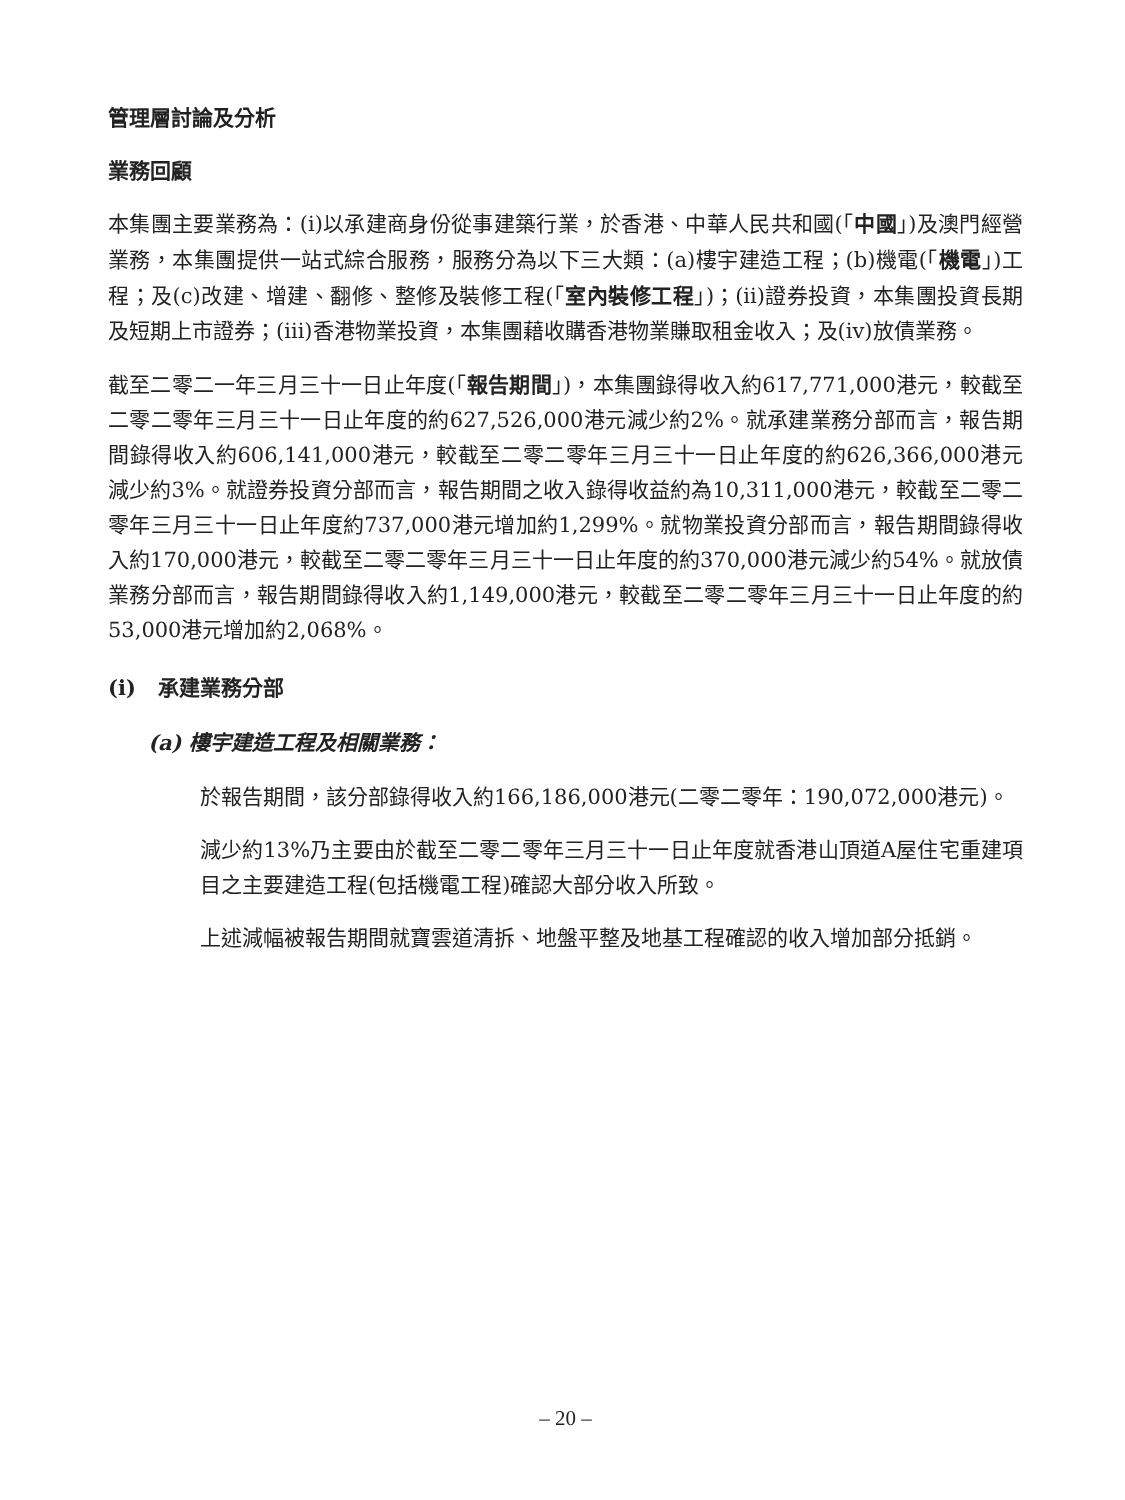管理層討論及分析
業務回顧
本集團主要業務為：(i)以承建商身份從事建築行業，於香港、中華人民共和國(「中國」)及澳門經營業務，本集團提供一站式綜合服務，服務分為以下三大類：(a)樓宇建造工程；(b)機電(「機電」)工程；及(c)改建、增建、翻修、整修及裝修工程(「室內裝修工程」)；(ii)證券投資，本集團投資長期及短期上市證券；(iii)香港物業投資，本集團藉收購香港物業賺取租金收入；及(iv)放債業務。
截至二零二一年三月三十一日止年度(「報告期間」)，本集團錄得收入約617,771,000港元，較截至二零二零年三月三十一日止年度的約627,526,000港元減少約2%。就承建業務分部而言，報告期間錄得收入約606,141,000港元，較截至二零二零年三月三十一日止年度的約626,366,000港元減少約3%。就證券投資分部而言，報告期間之收入錄得收益約為10,311,000港元，較截至二零二零年三月三十一日止年度約737,000港元增加約1,299%。就物業投資分部而言，報告期間錄得收入約170,000港元，較截至二零二零年三月三十一日止年度的約370,000港元減少約54%。就放債業務分部而言，報告期間錄得收入約1,149,000港元，較截至二零二零年三月三十一日止年度的約53,000港元增加約2,068%。
(i) 承建業務分部
(a) 樓宇建造工程及相關業務：
於報告期間，該分部錄得收入約166,186,000港元(二零二零年：190,072,000港元)。
減少約13%乃主要由於截至二零二零年三月三十一日止年度就香港山頂道A屋住宅重建項目之主要建造工程(包括機電工程)確認大部分收入所致。
上述減幅被報告期間就寶雲道清拆、地盤平整及地基工程確認的收入增加部分抵銷。
– 20 –